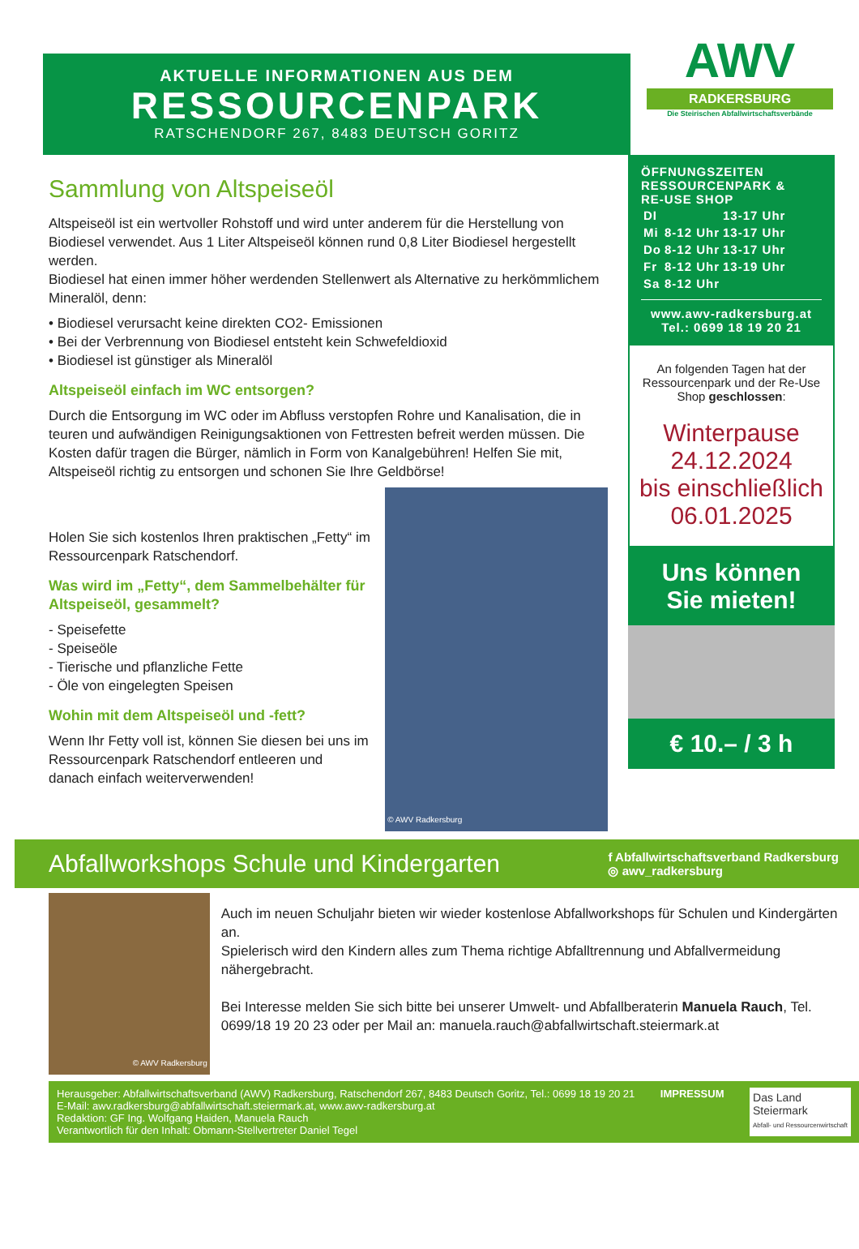AKTUELLE INFORMATIONEN AUS DEM
RESSOURCENPARK
RATSCHENDORF 267, 8483 DEUTSCH GORITZ
AWV
RADKERSBURG
Die Steirischen Abfallwirtschaftsverbände
Sammlung von Altspeiseöl
Altspeiseöl ist ein wertvoller Rohstoff und wird unter anderem für die Herstellung von Biodiesel verwendet. Aus 1 Liter Altspeiseöl können rund 0,8 Liter Biodiesel hergestellt werden.
Biodiesel hat einen immer höher werdenden Stellenwert als Alternative zu herkömmlichem Mineralöl, denn:
• Biodiesel verursacht keine direkten CO2- Emissionen
• Bei der Verbrennung von Biodiesel entsteht kein Schwefeldioxid
• Biodiesel ist günstiger als Mineralöl
Altspeiseöl einfach im WC entsorgen?
Durch die Entsorgung im WC oder im Abfluss verstopfen Rohre und Kanalisation, die in teuren und aufwändigen Reinigungsaktionen von Fettresten befreit werden müssen. Die Kosten dafür tragen die Bürger, nämlich in Form von Kanalgebühren! Helfen Sie mit, Altspeiseöl richtig zu entsorgen und schonen Sie Ihre Geldbörse!
Holen Sie sich kostenlos Ihren praktischen „Fetty“ im Ressourcenpark Ratschendorf.
Was wird im „Fetty“, dem Sammelbehälter für Altspeiseöl, gesammelt?
- Speisefette
- Speiseöle
- Tierische und pflanzliche Fette
- Öle von eingelegten Speisen
Wohin mit dem Altspeiseöl und -fett?
Wenn Ihr Fetty voll ist, können Sie diesen bei uns im Ressourcenpark Ratschendorf entleeren und danach einfach weiterverwenden!
© AWV Radkersburg
ÖFFNUNGSZEITEN
RESSOURCENPARK &
RE-USE SHOP
| DI | | 13-17 Uhr |
| Mi | 8-12 Uhr | 13-17 Uhr |
| Do | 8-12 Uhr | 13-17 Uhr |
| Fr | 8-12 Uhr | 13-19 Uhr |
| Sa | 8-12 Uhr | |
www.awv-radkersburg.at
Tel.: 0699 18 19 20 21
An folgenden Tagen hat der Ressourcenpark und der Re-Use Shop geschlossen:
Winterpause
24.12.2024
bis einschließlich
06.01.2025
Uns können
Sie mieten!
€ 10.– / 3 h
Abfallworkshops Schule und Kindergarten
f Abfallwirtschaftsverband Radkersburg
◎ awv_radkersburg
© AWV Radkersburg
Auch im neuen Schuljahr bieten wir wieder kostenlose Abfallworkshops für Schulen und Kindergärten an.
Spielerisch wird den Kindern alles zum Thema richtige Abfalltrennung und Abfallvermeidung nähergebracht.
Bei Interesse melden Sie sich bitte bei unserer Umwelt- und Abfallberaterin Manuela Rauch, Tel. 0699/18 19 20 23 oder per Mail an: manuela.rauch@abfallwirtschaft.steiermark.at
Herausgeber: Abfallwirtschaftsverband (AWV) Radkersburg, Ratschendorf 267, 8483 Deutsch Goritz, Tel.: 0699 18 19 20 21
E-Mail: awv.radkersburg@abfallwirtschaft.steiermark.at, www.awv-radkersburg.at
Redaktion: GF Ing. Wolfgang Haiden, Manuela Rauch
Verantwortlich für den Inhalt: Obmann-Stellvertreter Daniel Tegel
IMPRESSUM
Das Land
Steiermark
Abfall- und Ressourcenwirtschaft